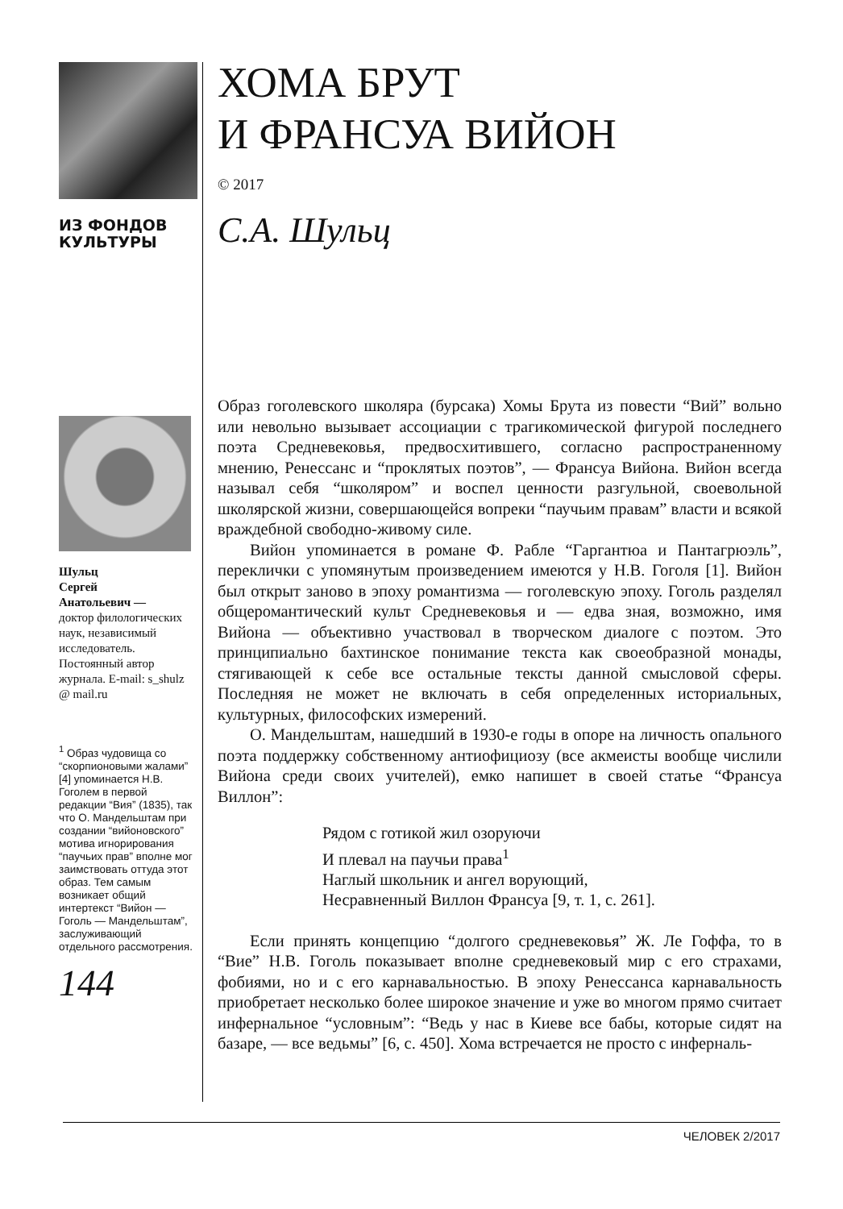ИЗ ФОНДОВ
КУЛЬТУРЫ
Шульц
Сергей
Анатольевич —
доктор филологических наук, независимый исследователь. Постоянный автор журнала. E-mail: s_shulz @ mail.ru
<sup>1</sup> Образ чудовища со “скорпионовыми жалами” [4] упоминается Н.В. Гоголем в первой редакции “Вия” (1835), так что О. Мандельштам при создании “вийоновского” мотива игнорирования “паучьих прав” вполне мог заимствовать оттуда этот образ. Тем самым возникает общий интертекст “Вийон — Гоголь — Мандельштам”, заслуживающий отдельного рассмотрения.
144
ХОМА БРУТ
И ФРАНСУА ВИЙОН
© 2017
С.А. Шульц
Образ гоголевского школяра (бурсака) Хомы Брута из повести “Вий” вольно или невольно вызывает ассоциации с трагикомической фигурой последнего поэта Средневековья, предвосхитившего, согласно распространенному мнению, Ренессанс и “проклятых поэтов”, — Франсуа Вийона. Вийон всегда называл себя “школяром” и воспел ценности разгульной, своевольной школярской жизни, совершающейся вопреки “паучьим правам” власти и всякой враждебной свободно-живому силе.
Вийон упоминается в романе Ф. Рабле “Гаргантюа и Пантагрюэль”, переклички с упомянутым произведением имеются у Н.В. Гоголя [1]. Вийон был открыт заново в эпоху романтизма — гоголевскую эпоху. Гоголь разделял общеромантический культ Средневековья и — едва зная, возможно, имя Вийона — объективно участвовал в творческом диалоге с поэтом. Это принципиально бахтинское понимание текста как своеобразной монады, стягивающей к себе все остальные тексты данной смысловой сферы. Последняя не может не включать в себя определенных историальных, культурных, философских измерений.
О. Мандельштам, нашедший в 1930-е годы в опоре на личность опального поэта поддержку собственному антиофициозу (все акмеисты вообще числили Вийона среди своих учителей), емко напишет в своей статье “Франсуа Виллон”:
Рядом с готикой жил озоруючи
И плевал на паучьи права<sup>1</sup>
Наглый школьник и ангел ворующий,
Несравненный Виллон Франсуа [9, т. 1, с. 261].
Если принять концепцию “долгого средневековья” Ж. Ле Гоффа, то в “Вие” Н.В. Гоголь показывает вполне средневековый мир с его страхами, фобиями, но и с его карнавальностью. В эпоху Ренессанса карнавальность приобретает несколько более широкое значение и уже во многом прямо считает инфернальное “условным”: “Ведь у нас в Киеве все бабы, которые сидят на базаре, — все ведьмы” [6, с. 450]. Хома встречается не просто с инферналь-
ЧЕЛОВЕК 2/2017